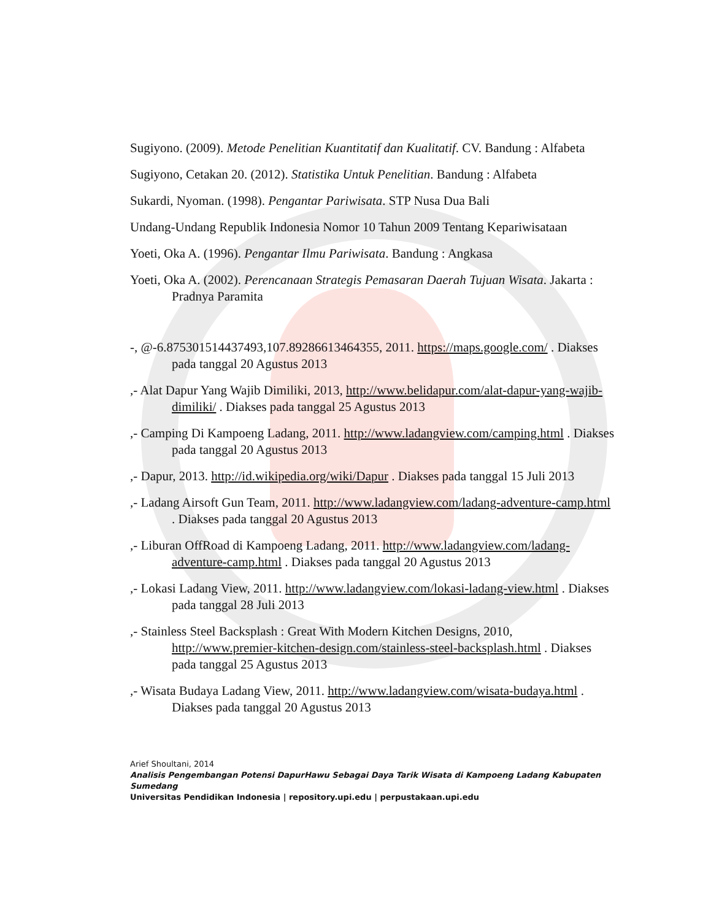Sugiyono. (2009). Metode Penelitian Kuantitatif dan Kualitatif. CV. Bandung : Alfabeta
Sugiyono, Cetakan 20. (2012). Statistika Untuk Penelitian. Bandung : Alfabeta
Sukardi, Nyoman. (1998). Pengantar Pariwisata. STP Nusa Dua Bali
Undang-Undang Republik Indonesia Nomor 10 Tahun 2009 Tentang Kepariwisataan
Yoeti, Oka A. (1996). Pengantar Ilmu Pariwisata. Bandung : Angkasa
Yoeti, Oka A. (2002). Perencanaan Strategis Pemasaran Daerah Tujuan Wisata. Jakarta : Pradnya Paramita
-, @-6.875301514437493,107.89286613464355, 2011. https://maps.google.com/ . Diakses pada tanggal 20 Agustus 2013
,- Alat Dapur Yang Wajib Dimiliki, 2013, http://www.belidapur.com/alat-dapur-yang-wajib-dimiliki/ . Diakses pada tanggal 25 Agustus 2013
,- Camping Di Kampoeng Ladang, 2011. http://www.ladangview.com/camping.html . Diakses pada tanggal 20 Agustus 2013
,- Dapur, 2013. http://id.wikipedia.org/wiki/Dapur . Diakses pada tanggal 15 Juli 2013
,- Ladang Airsoft Gun Team, 2011. http://www.ladangview.com/ladang-adventure-camp.html . Diakses pada tanggal 20 Agustus 2013
,- Liburan OffRoad di Kampoeng Ladang, 2011. http://www.ladangview.com/ladang-adventure-camp.html . Diakses pada tanggal 20 Agustus 2013
,- Lokasi Ladang View, 2011. http://www.ladangview.com/lokasi-ladang-view.html . Diakses pada tanggal 28 Juli 2013
,- Stainless Steel Backsplash : Great With Modern Kitchen Designs, 2010, http://www.premier-kitchen-design.com/stainless-steel-backsplash.html . Diakses pada tanggal 25 Agustus 2013
,- Wisata Budaya Ladang View, 2011. http://www.ladangview.com/wisata-budaya.html . Diakses pada tanggal 20 Agustus 2013
Arief Shoultani, 2014
Analisis Pengembangan Potensi DapurHawu Sebagai Daya Tarik Wisata di Kampoeng Ladang Kabupaten Sumedang
Universitas Pendidikan Indonesia | repository.upi.edu | perpustakaan.upi.edu